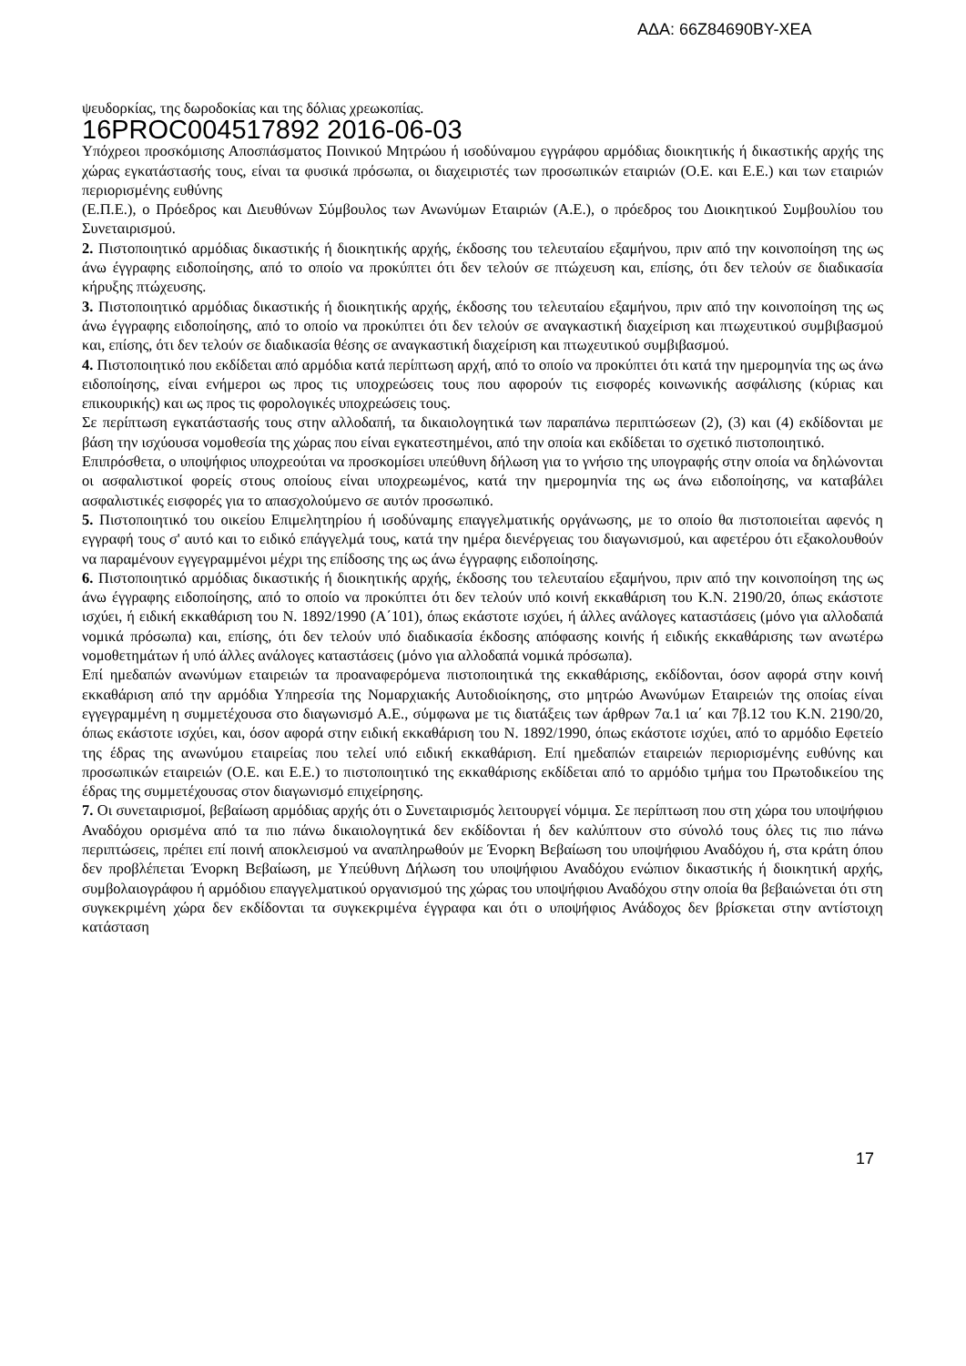ΑΔΑ: 66Ζ84690ΒΥ-ΧΕΑ
ψευδορκίας, της δωροδοκίας και της δόλιας χρεωκοπίας.
16PROC004517892 2016-06-03
Υπόχρεοι προσκόμισης Αποσπάσματος Ποινικού Μητρώου ή ισοδύναμου εγγράφου αρμόδιας διοικητικής ή δικαστικής αρχής της χώρας εγκατάστασής τους, είναι τα φυσικά πρόσωπα, οι διαχειριστές των προσωπικών εταιριών (Ο.Ε. και Ε.Ε.) και των εταιριών περιορισμένης ευθύνης
(Ε.Π.Ε.), ο Πρόεδρος και Διευθύνων Σύμβουλος των Ανωνύμων Εταιριών (Α.Ε.), ο πρόεδρος του Διοικητικού Συμβουλίου του Συνεταιρισμού.
2. Πιστοποιητικό αρμόδιας δικαστικής ή διοικητικής αρχής, έκδοσης του τελευταίου εξαμήνου, πριν από την κοινοποίηση της ως άνω έγγραφης ειδοποίησης, από το οποίο να προκύπτει ότι δεν τελούν σε πτώχευση και, επίσης, ότι δεν τελούν σε διαδικασία κήρυξης πτώχευσης.
3. Πιστοποιητικό αρμόδιας δικαστικής ή διοικητικής αρχής, έκδοσης του τελευταίου εξαμήνου, πριν από την κοινοποίηση της ως άνω έγγραφης ειδοποίησης, από το οποίο να προκύπτει ότι δεν τελούν σε αναγκαστική διαχείριση και πτωχευτικού συμβιβασμού και, επίσης, ότι δεν τελούν σε διαδικασία θέσης σε αναγκαστική διαχείριση και πτωχευτικού συμβιβασμού.
4. Πιστοποιητικό που εκδίδεται από αρμόδια κατά περίπτωση αρχή, από το οποίο να προκύπτει ότι κατά την ημερομηνία της ως άνω ειδοποίησης, είναι ενήμεροι ως προς τις υποχρεώσεις τους που αφορούν τις εισφορές κοινωνικής ασφάλισης (κύριας και επικουρικής) και ως προς τις φορολογικές υποχρεώσεις τους.
Σε περίπτωση εγκατάστασής τους στην αλλοδαπή, τα δικαιολογητικά των παραπάνω περιπτώσεων (2), (3) και (4) εκδίδονται με βάση την ισχύουσα νομοθεσία της χώρας που είναι εγκατεστημένοι, από την οποία και εκδίδεται το σχετικό πιστοποιητικό.
Επιπρόσθετα, ο υποψήφιος υποχρεούται να προσκομίσει υπεύθυνη δήλωση για το γνήσιο της υπογραφής στην οποία να δηλώνονται οι ασφαλιστικοί φορείς στους οποίους είναι υποχρεωμένος, κατά την ημερομηνία της ως άνω ειδοποίησης, να καταβάλει ασφαλιστικές εισφορές για το απασχολούμενο σε αυτόν προσωπικό.
5. Πιστοποιητικό του οικείου Επιμελητηρίου ή ισοδύναμης επαγγελματικής οργάνωσης, με το οποίο θα πιστοποιείται αφενός η εγγραφή τους σ' αυτό και το ειδικό επάγγελμά τους, κατά την ημέρα διενέργειας του διαγωνισμού, και αφετέρου ότι εξακολουθούν να παραμένουν εγγεγραμμένοι μέχρι της επίδοσης της ως άνω έγγραφης ειδοποίησης.
6. Πιστοποιητικό αρμόδιας δικαστικής ή διοικητικής αρχής, έκδοσης του τελευταίου εξαμήνου, πριν από την κοινοποίηση της ως άνω έγγραφης ειδοποίησης, από το οποίο να προκύπτει ότι δεν τελούν υπό κοινή εκκαθάριση του Κ.Ν. 2190/20, όπως εκάστοτε ισχύει, ή ειδική εκκαθάριση του Ν. 1892/1990 (Α΄101), όπως εκάστοτε ισχύει, ή άλλες ανάλογες καταστάσεις (μόνο για αλλοδαπά νομικά πρόσωπα) και, επίσης, ότι δεν τελούν υπό διαδικασία έκδοσης απόφασης κοινής ή ειδικής εκκαθάρισης των ανωτέρω νομοθετημάτων ή υπό άλλες ανάλογες καταστάσεις (μόνο για αλλοδαπά νομικά πρόσωπα).
Επί ημεδαπών ανωνύμων εταιρειών τα προαναφερόμενα πιστοποιητικά της εκκαθάρισης, εκδίδονται, όσον αφορά στην κοινή εκκαθάριση από την αρμόδια Υπηρεσία της Νομαρχιακής Αυτοδιοίκησης, στο μητρώο Ανωνύμων Εταιρειών της οποίας είναι εγγεγραμμένη η συμμετέχουσα στο διαγωνισμό Α.Ε., σύμφωνα με τις διατάξεις των άρθρων 7α.1 ια΄ και 7β.12 του Κ.Ν. 2190/20, όπως εκάστοτε ισχύει, και, όσον αφορά στην ειδική εκκαθάριση του Ν. 1892/1990, όπως εκάστοτε ισχύει, από το αρμόδιο Εφετείο της έδρας της ανωνύμου εταιρείας που τελεί υπό ειδική εκκαθάριση. Επί ημεδαπών εταιρειών περιορισμένης ευθύνης και προσωπικών εταιρειών (Ο.Ε. και Ε.Ε.) το πιστοποιητικό της εκκαθάρισης εκδίδεται από το αρμόδιο τμήμα του Πρωτοδικείου της έδρας της συμμετέχουσας στον διαγωνισμό επιχείρησης.
7. Οι συνεταιρισμοί, βεβαίωση αρμόδιας αρχής ότι ο Συνεταιρισμός λειτουργεί νόμιμα. Σε περίπτωση που στη χώρα του υποψήφιου Αναδόχου ορισμένα από τα πιο πάνω δικαιολογητικά δεν εκδίδονται ή δεν καλύπτουν στο σύνολό τους όλες τις πιο πάνω περιπτώσεις, πρέπει επί ποινή αποκλεισμού να αναπληρωθούν με Ένορκη Βεβαίωση του υποψήφιου Αναδόχου ή, στα κράτη όπου δεν προβλέπεται Ένορκη Βεβαίωση, με Υπεύθυνη Δήλωση του υποψήφιου Αναδόχου ενώπιον δικαστικής ή διοικητική αρχής, συμβολαιογράφου ή αρμόδιου επαγγελματικού οργανισμού της χώρας του υποψήφιου Αναδόχου στην οποία θα βεβαιώνεται ότι στη συγκεκριμένη χώρα δεν εκδίδονται τα συγκεκριμένα έγγραφα και ότι ο υποψήφιος Ανάδοχος δεν βρίσκεται στην αντίστοιχη κατάσταση
17